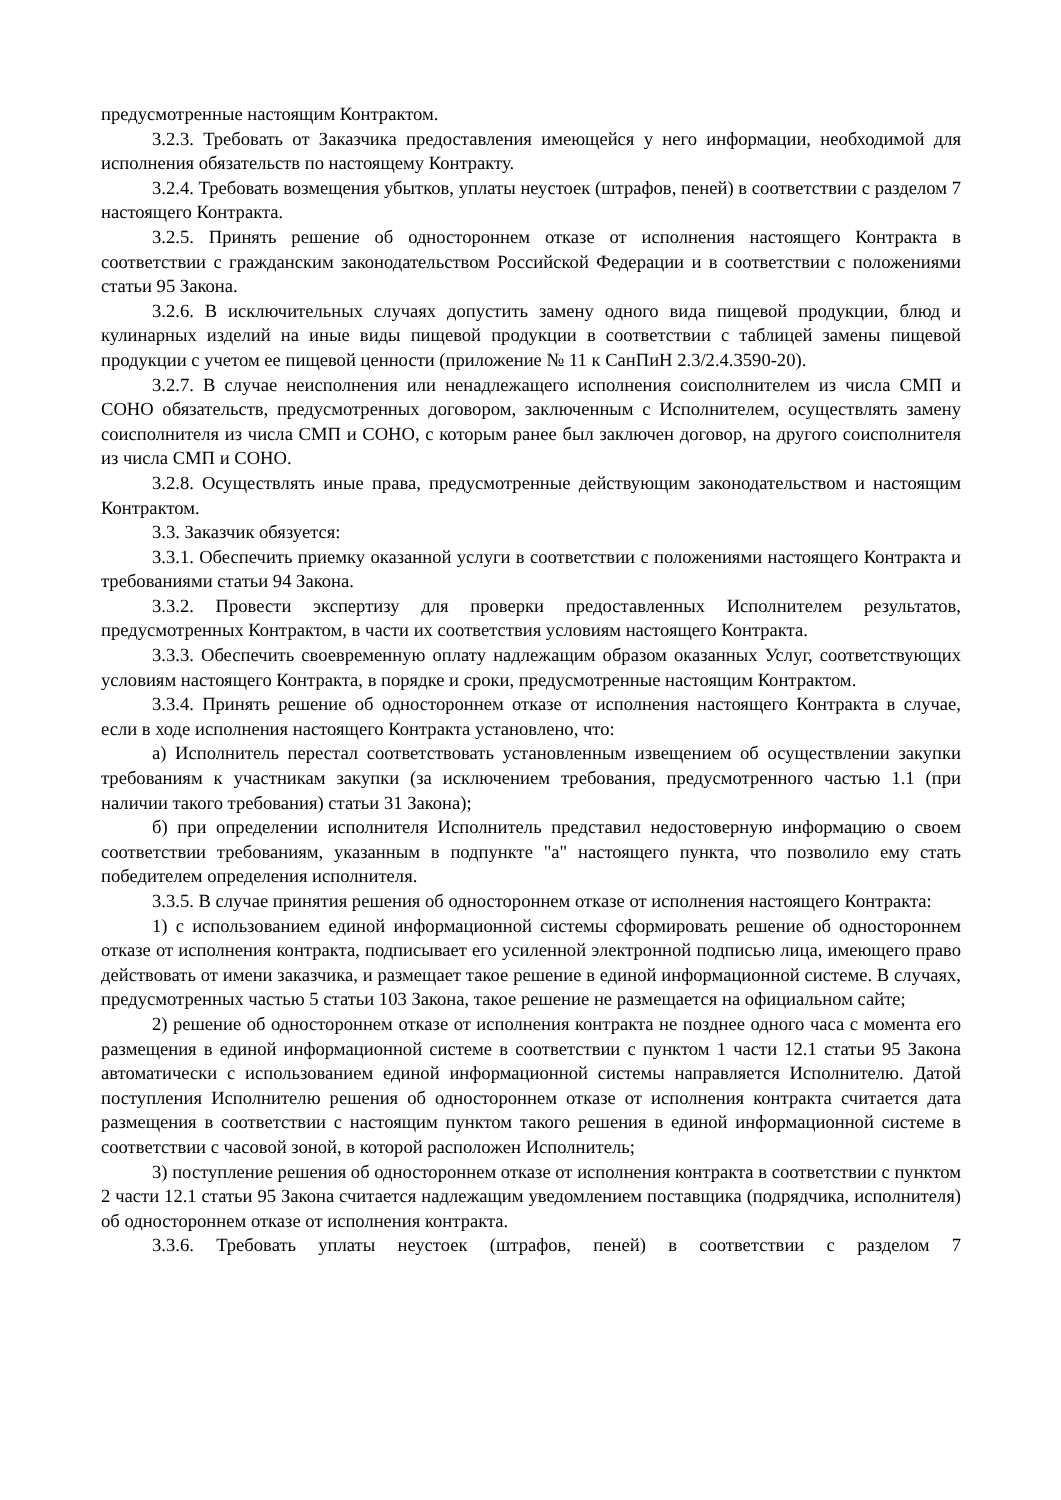предусмотренные настоящим Контрактом.
3.2.3. Требовать от Заказчика предоставления имеющейся у него информации, необходимой для исполнения обязательств по настоящему Контракту.
3.2.4. Требовать возмещения убытков, уплаты неустоек (штрафов, пеней) в соответствии с разделом 7 настоящего Контракта.
3.2.5. Принять решение об одностороннем отказе от исполнения настоящего Контракта в соответствии с гражданским законодательством Российской Федерации и в соответствии с положениями статьи 95 Закона.
3.2.6. В исключительных случаях допустить замену одного вида пищевой продукции, блюд и кулинарных изделий на иные виды пищевой продукции в соответствии с таблицей замены пищевой продукции с учетом ее пищевой ценности (приложение № 11 к СанПиН 2.3/2.4.3590-20).
3.2.7. В случае неисполнения или ненадлежащего исполнения соисполнителем из числа СМП и СОНО обязательств, предусмотренных договором, заключенным с Исполнителем, осуществлять замену соисполнителя из числа СМП и СОНО, с которым ранее был заключен договор, на другого соисполнителя из числа СМП и СОНО.
3.2.8. Осуществлять иные права, предусмотренные действующим законодательством и настоящим Контрактом.
3.3. Заказчик обязуется:
3.3.1. Обеспечить приемку оказанной услуги в соответствии с положениями настоящего Контракта и требованиями статьи 94 Закона.
3.3.2. Провести экспертизу для проверки предоставленных Исполнителем результатов, предусмотренных Контрактом, в части их соответствия условиям настоящего Контракта.
3.3.3. Обеспечить своевременную оплату надлежащим образом оказанных Услуг, соответствующих условиям настоящего Контракта, в порядке и сроки, предусмотренные настоящим Контрактом.
3.3.4. Принять решение об одностороннем отказе от исполнения настоящего Контракта в случае, если в ходе исполнения настоящего Контракта установлено, что:
а) Исполнитель перестал соответствовать установленным извещением об осуществлении закупки требованиям к участникам закупки (за исключением требования, предусмотренного частью 1.1 (при наличии такого требования) статьи 31 Закона);
б) при определении исполнителя Исполнитель представил недостоверную информацию о своем соответствии требованиям, указанным в подпункте "а" настоящего пункта, что позволило ему стать победителем определения исполнителя.
3.3.5. В случае принятия решения об одностороннем отказе от исполнения настоящего Контракта:
1) с использованием единой информационной системы сформировать решение об одностороннем отказе от исполнения контракта, подписывает его усиленной электронной подписью лица, имеющего право действовать от имени заказчика, и размещает такое решение в единой информационной системе. В случаях, предусмотренных частью 5 статьи 103 Закона, такое решение не размещается на официальном сайте;
2) решение об одностороннем отказе от исполнения контракта не позднее одного часа с момента его размещения в единой информационной системе в соответствии с пунктом 1 части 12.1 статьи 95 Закона автоматически с использованием единой информационной системы направляется Исполнителю. Датой поступления Исполнителю решения об одностороннем отказе от исполнения контракта считается дата размещения в соответствии с настоящим пунктом такого решения в единой информационной системе в соответствии с часовой зоной, в которой расположен Исполнитель;
3) поступление решения об одностороннем отказе от исполнения контракта в соответствии с пунктом 2 части 12.1 статьи 95 Закона считается надлежащим уведомлением поставщика (подрядчика, исполнителя) об одностороннем отказе от исполнения контракта.
3.3.6. Требовать уплаты неустоек (штрафов, пеней) в соответствии с разделом 7